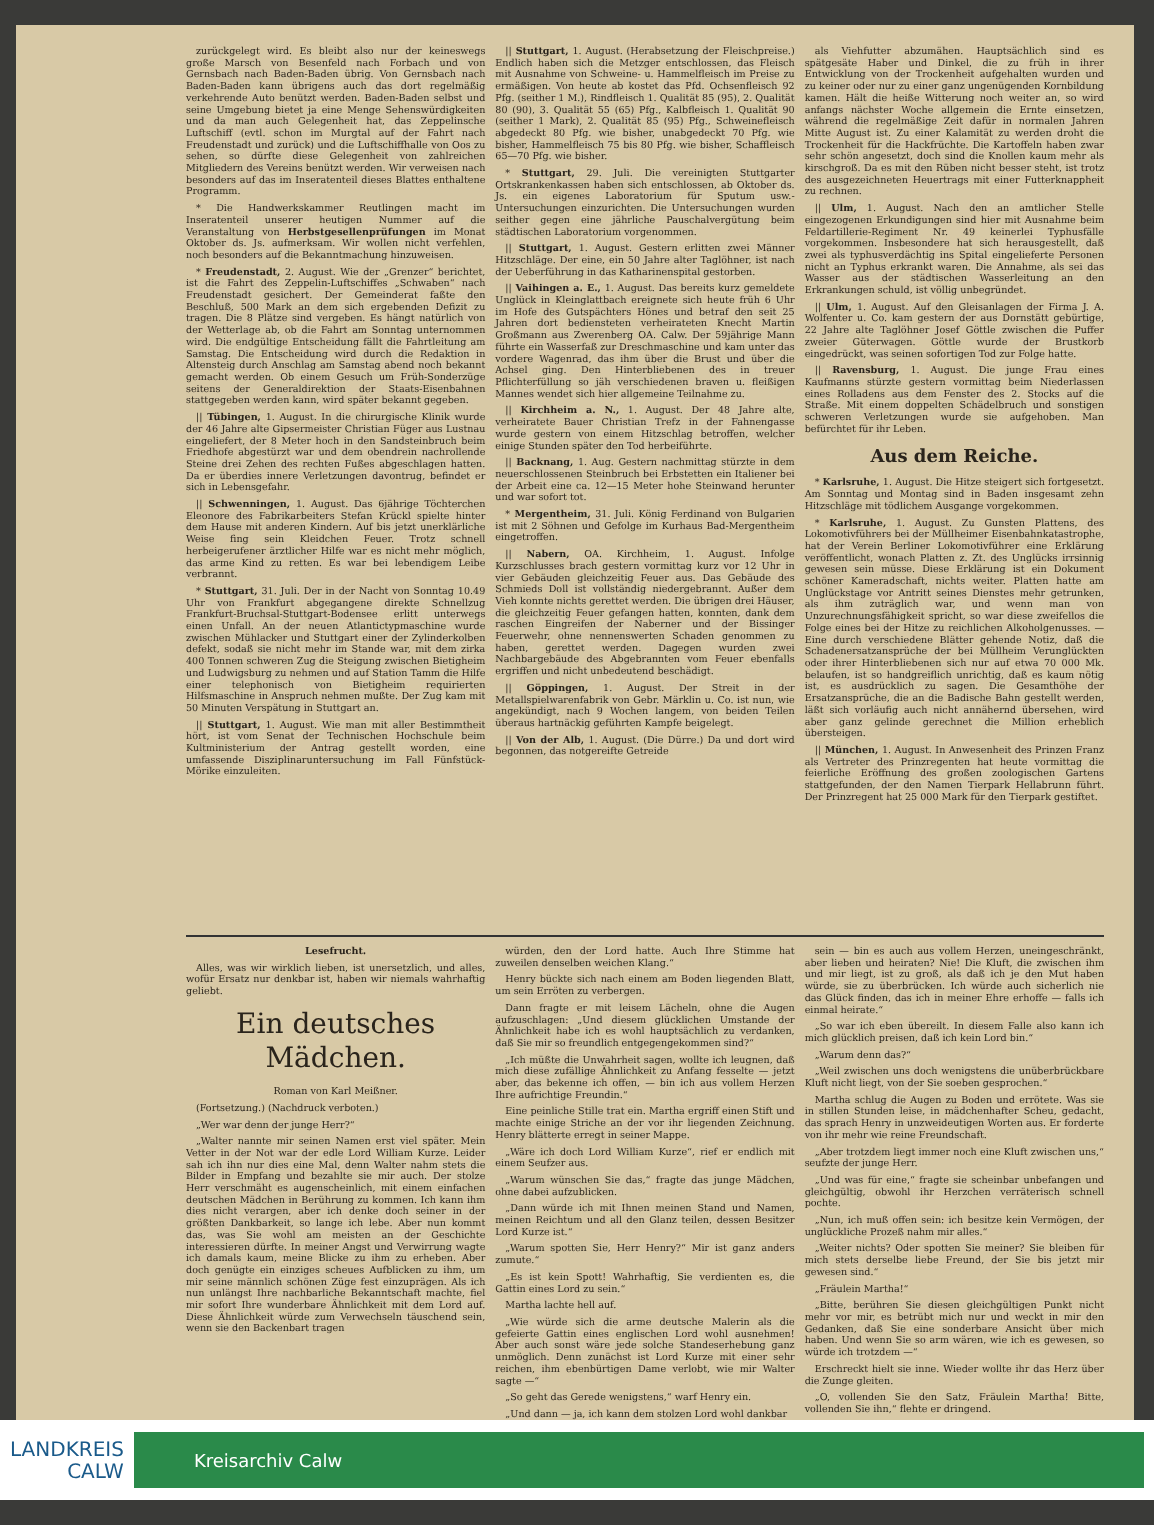zurückgelegt wird. Es bleibt also nur der keineswegs große Marsch von Besenfeld nach Forbach und von Gernsbach nach Baden-Baden übrig. Von Gernsbach nach Baden-Baden kann übrigens auch das dort regelmäßig verkehrende Auto benützt werden. Baden-Baden selbst und seine Umgebung bietet ja eine Menge Sehenswürdigkeiten und da man auch Gelegenheit hat, das Zeppelinsche Luftschiff (evtl. schon im Murgtal auf der Fahrt nach Freudenstadt und zurück) und die Luftschiffhalle von Oos zu sehen, so dürfte diese Gelegenheit von zahlreichen Mitgliedern des Vereins benützt werden. Wir verweisen nach besonders auf das im Inseratenteil dieses Blattes enthaltene Programm.
* Die Handwerkskammer Reutlingen macht im Inseratenteil unserer heutigen Nummer auf die Veranstaltung von Herbstgesellenprüfungen im Monat Oktober ds. Js. aufmerksam. Wir wollen nicht verfehlen, noch besonders auf die Bekanntmachung hinzuweisen.
* Freudenstadt, 2. August. Wie der „Grenzer“ berichtet, ist die Fahrt des Zeppelin-Luftschiffes „Schwaben“ nach Freudenstadt gesichert. Der Gemeinderat faßte den Beschluß, 500 Mark an dem sich ergebenden Defizit zu tragen. Die 8 Plätze sind vergeben. Es hängt natürlich von der Wetterlage ab, ob die Fahrt am Sonntag unternommen wird. Die endgültige Entscheidung fällt die Fahrtleitung am Samstag. Die Entscheidung wird durch die Redaktion in Altensteig durch Anschlag am Samstag abend noch bekannt gemacht werden. Ob einem Gesuch um Früh-Sonderzüge seitens der Generaldirektion der Staats-Eisenbahnen stattgegeben werden kann, wird später bekannt gegeben.
|| Tübingen, 1. August. In die chirurgische Klinik wurde der 46 Jahre alte Gipsermeister Christian Füger aus Lustnau eingeliefert, der 8 Meter hoch in den Sandsteinbruch beim Friedhofe abgestürzt war und dem obendrein nachrollende Steine drei Zehen des rechten Fußes abgeschlagen hatten. Da er überdies innere Verletzungen davontrug, befindet er sich in Lebensgefahr.
|| Schwenningen, 1. August. Das 6jährige Töchterchen Eleonore des Fabrikarbeiters Stefan Krückl spielte hinter dem Hause mit anderen Kindern. Auf bis jetzt unerklärliche Weise fing sein Kleidchen Feuer. Trotz schnell herbeigerufener ärztlicher Hilfe war es nicht mehr möglich, das arme Kind zu retten. Es war bei lebendigem Leibe verbrannt.
* Stuttgart, 31. Juli. Der in der Nacht von Sonntag 10.49 Uhr von Frankfurt abgegangene direkte Schnellzug Frankfurt-Bruchsal-Stuttgart-Bodensee erlitt unterwegs einen Unfall. An der neuen Atlantictypmaschine wurde zwischen Mühlacker und Stuttgart einer der Zylinderkolben defekt, sodaß sie nicht mehr im Stande war, mit dem zirka 400 Tonnen schweren Zug die Steigung zwischen Bietigheim und Ludwigsburg zu nehmen und auf Station Tamm die Hilfe einer telephonisch von Bietigheim requirierten Hilfsmaschine in Anspruch nehmen mußte. Der Zug kam mit 50 Minuten Verspätung in Stuttgart an.
|| Stuttgart, 1. August. Wie man mit aller Bestimmtheit hört, ist vom Senat der Technischen Hochschule beim Kultministerium der Antrag gestellt worden, eine umfassende Disziplinaruntersuchung im Fall Fünfstück-Mörike einzuleiten.
|| Stuttgart, 1. August. (Herabsetzung der Fleischpreise.) Endlich haben sich die Metzger entschlossen, das Fleisch mit Ausnahme von Schweine- u. Hammelfleisch im Preise zu ermäßigen. Von heute ab kostet das Pfd. Ochsenfleisch 92 Pfg. (seither 1 M.), Rindfleisch 1. Qualität 85 (95), 2. Qualität 80 (90), 3. Qualität 55 (65) Pfg., Kalbfleisch 1. Qualität 90 (seither 1 Mark), 2. Qualität 85 (95) Pfg., Schweinefleisch abgedeckt 80 Pfg. wie bisher, unabgedeckt 70 Pfg. wie bisher, Hammelfleisch 75 bis 80 Pfg. wie bisher, Schaffleisch 65—70 Pfg. wie bisher.
* Stuttgart, 29. Juli. Die vereinigten Stuttgarter Ortskrankenkassen haben sich entschlossen, ab Oktober ds. Js. ein eigenes Laboratorium für Sputum usw.-Untersuchungen einzurichten. Die Untersuchungen wurden seither gegen eine jährliche Pauschalvergütung beim städtischen Laboratorium vorgenommen.
|| Stuttgart, 1. August. Gestern erlitten zwei Männer Hitzschläge. Der eine, ein 50 Jahre alter Taglöhner, ist nach der Ueberführung in das Katharinenspital gestorben.
|| Vaihingen a. E., 1. August. Das bereits kurz gemeldete Unglück in Kleinglattbach ereignete sich heute früh 6 Uhr im Hofe des Gutspächters Hönes und betraf den seit 25 Jahren dort bediensteten verheirateten Knecht Martin Großmann aus Zwerenberg OA. Calw. Der 59jährige Mann führte ein Wasserfaß zur Dreschmaschine und kam unter das vordere Wagenrad, das ihm über die Brust und über die Achsel ging. Den Hinterbliebenen des in treuer Pflichterfüllung so jäh verschiedenen braven u. fleißigen Mannes wendet sich hier allgemeine Teilnahme zu.
|| Kirchheim a. N., 1. August. Der 48 Jahre alte, verheiratete Bauer Christian Trefz in der Fahnengasse wurde gestern von einem Hitzschlag betroffen, welcher einige Stunden später den Tod herbeiführte.
|| Backnang, 1. Aug. Gestern nachmittag stürzte in dem neuerschlossenen Steinbruch bei Erbstetten ein Italiener bei der Arbeit eine ca. 12—15 Meter hohe Steinwand herunter und war sofort tot.
* Mergentheim, 31. Juli. König Ferdinand von Bulgarien ist mit 2 Söhnen und Gefolge im Kurhaus Bad-Mergentheim eingetroffen.
|| Nabern, OA. Kirchheim, 1. August. Infolge Kurzschlusses brach gestern vormittag kurz vor 12 Uhr in vier Gebäuden gleichzeitig Feuer aus. Das Gebäude des Schmieds Doll ist vollständig niedergebrannt. Außer dem Vieh konnte nichts gerettet werden. Die übrigen drei Häuser, die gleichzeitig Feuer gefangen hatten, konnten, dank dem raschen Eingreifen der Naberner und der Bissinger Feuerwehr, ohne nennenswerten Schaden genommen zu haben, gerettet werden. Dagegen wurden zwei Nachbargebäude des Abgebrannten vom Feuer ebenfalls ergriffen und nicht unbedeutend beschädigt.
|| Göppingen, 1. August. Der Streit in der Metallspielwarenfabrik von Gebr. Märklin u. Co. ist nun, wie angekündigt, nach 9 Wochen langem, von beiden Teilen überaus hartnäckig geführten Kampfe beigelegt.
|| Von der Alb, 1. August. (Die Dürre.) Da und dort wird begonnen, das notgereifte Getreide
als Viehfutter abzumähen. Hauptsächlich sind es spätgesäte Haber und Dinkel, die zu früh in ihrer Entwicklung von der Trockenheit aufgehalten wurden und zu keiner oder nur zu einer ganz ungenügenden Kornbildung kamen. Hält die heiße Witterung noch weiter an, so wird anfangs nächster Woche allgemein die Ernte einsetzen, während die regelmäßige Zeit dafür in normalen Jahren Mitte August ist. Zu einer Kalamität zu werden droht die Trockenheit für die Hackfrüchte. Die Kartoffeln haben zwar sehr schön angesetzt, doch sind die Knollen kaum mehr als kirschgroß. Da es mit den Rüben nicht besser steht, ist trotz des ausgezeichneten Heuertrags mit einer Futterknappheit zu rechnen.
|| Ulm, 1. August. Nach den an amtlicher Stelle eingezogenen Erkundigungen sind hier mit Ausnahme beim Feldartillerie-Regiment Nr. 49 keinerlei Typhusfälle vorgekommen. Insbesondere hat sich herausgestellt, daß zwei als typhusverdächtig ins Spital eingelieferte Personen nicht an Typhus erkrankt waren. Die Annahme, als sei das Wasser aus der städtischen Wasserleitung an den Erkrankungen schuld, ist völlig unbegründet.
|| Ulm, 1. August. Auf den Gleisanlagen der Firma J. A. Wolfenter u. Co. kam gestern der aus Dornstätt gebürtige, 22 Jahre alte Taglöhner Josef Göttle zwischen die Puffer zweier Güterwagen. Göttle wurde der Brustkorb eingedrückt, was seinen sofortigen Tod zur Folge hatte.
|| Ravensburg, 1. August. Die junge Frau eines Kaufmanns stürzte gestern vormittag beim Niederlassen eines Rolladens aus dem Fenster des 2. Stocks auf die Straße. Mit einem doppelten Schädelbruch und sonstigen schweren Verletzungen wurde sie aufgehoben. Man befürchtet für ihr Leben.
Aus dem Reiche.
* Karlsruhe, 1. August. Die Hitze steigert sich fortgesetzt. Am Sonntag und Montag sind in Baden insgesamt zehn Hitzschläge mit tödlichem Ausgange vorgekommen.
* Karlsruhe, 1. August. Zu Gunsten Plattens, des Lokomotivführers bei der Müllheimer Eisenbahnkatastrophe, hat der Verein Berliner Lokomotivführer eine Erklärung veröffentlicht, wonach Platten z. Zt. des Unglücks irrsinnig gewesen sein müsse. Diese Erklärung ist ein Dokument schöner Kameradschaft, nichts weiter. Platten hatte am Unglückstage vor Antritt seines Dienstes mehr getrunken, als ihm zuträglich war, und wenn man von Unzurechnungsfähigkeit spricht, so war diese zweifellos die Folge eines bei der Hitze zu reichlichen Alkoholgenusses. — Eine durch verschiedene Blätter gehende Notiz, daß die Schadenersatzansprüche der bei Müllheim Verunglückten oder ihrer Hinterbliebenen sich nur auf etwa 70 000 Mk. belaufen, ist so handgreiflich unrichtig, daß es kaum nötig ist, es ausdrücklich zu sagen. Die Gesamthöhe der Ersatzansprüche, die an die Badische Bahn gestellt werden, läßt sich vorläufig auch nicht annähernd übersehen, wird aber ganz gelinde gerechnet die Million erheblich übersteigen.
|| München, 1. August. In Anwesenheit des Prinzen Franz als Vertreter des Prinzregenten hat heute vormittag die feierliche Eröffnung des großen zoologischen Gartens stattgefunden, der den Namen Tierpark Hellabrunn führt. Der Prinzregent hat 25 000 Mark für den Tierpark gestiftet.
Lesefrucht.
Alles, was wir wirklich lieben, ist unersetzlich, und alles, wofür Ersatz nur denkbar ist, haben wir niemals wahrhaftig geliebt.
Ein deutsches Mädchen.
Roman von Karl Meißner.
(Fortsetzung.) (Nachdruck verboten.)
„Wer war denn der junge Herr?“
„Walter nannte mir seinen Namen erst viel später. Mein Vetter in der Not war der edle Lord William Kurze. Leider sah ich ihn nur dies eine Mal, denn Walter nahm stets die Bilder in Empfang und bezahlte sie mir auch. Der stolze Herr verschmäht es augenscheinlich, mit einem einfachen deutschen Mädchen in Berührung zu kommen. Ich kann ihm dies nicht verargen, aber ich denke doch seiner in der größten Dankbarkeit, so lange ich lebe. Aber nun kommt das, was Sie wohl am meisten an der Geschichte interessieren dürfte. In meiner Angst und Verwirrung wagte ich damals kaum, meine Blicke zu ihm zu erheben. Aber doch genügte ein einziges scheues Aufblicken zu ihm, um mir seine männlich schönen Züge fest einzuprägen. Als ich nun unlängst Ihre nachbarliche Bekanntschaft machte, fiel mir sofort Ihre wunderbare Ähnlichkeit mit dem Lord auf. Diese Ähnlichkeit würde zum Verwechseln täuschend sein, wenn sie den Backenbart tragen
würden, den der Lord hatte. Auch Ihre Stimme hat zuweilen denselben weichen Klang.“
Henry bückte sich nach einem am Boden liegenden Blatt, um sein Erröten zu verbergen.
Dann fragte er mit leisem Lächeln, ohne die Augen aufzuschlagen: „Und diesem glücklichen Umstande der Ähnlichkeit habe ich es wohl hauptsächlich zu verdanken, daß Sie mir so freundlich entgegengekommen sind?“
„Ich müßte die Unwahrheit sagen, wollte ich leugnen, daß mich diese zufällige Ähnlichkeit zu Anfang fesselte — jetzt aber, das bekenne ich offen, — bin ich aus vollem Herzen Ihre aufrichtige Freundin.“
Eine peinliche Stille trat ein. Martha ergriff einen Stift und machte einige Striche an der vor ihr liegenden Zeichnung. Henry blätterte erregt in seiner Mappe.
„Wäre ich doch Lord William Kurze“, rief er endlich mit einem Seufzer aus.
„Warum wünschen Sie das,“ fragte das junge Mädchen, ohne dabei aufzublicken.
„Dann würde ich mit Ihnen meinen Stand und Namen, meinen Reichtum und all den Glanz teilen, dessen Besitzer Lord Kurze ist.“
„Warum spotten Sie, Herr Henry?“ Mir ist ganz anders zumute.“
„Es ist kein Spott! Wahrhaftig, Sie verdienten es, die Gattin eines Lord zu sein.“
Martha lachte hell auf.
„Wie würde sich die arme deutsche Malerin als die gefeierte Gattin eines englischen Lord wohl ausnehmen! Aber auch sonst wäre jede solche Standeserhebung ganz unmöglich. Denn zunächst ist Lord Kurze mit einer sehr reichen, ihm ebenbürtigen Dame verlobt, wie mir Walter sagte —“
„So geht das Gerede wenigstens,“ warf Henry ein.
„Und dann — ja, ich kann dem stolzen Lord wohl dankbar
sein — bin es auch aus vollem Herzen, uneingeschränkt, aber lieben und heiraten? Nie! Die Kluft, die zwischen ihm und mir liegt, ist zu groß, als daß ich je den Mut haben würde, sie zu überbrücken. Ich würde auch sicherlich nie das Glück finden, das ich in meiner Ehre erhoffe — falls ich einmal heirate.“
„So war ich eben übereilt. In diesem Falle also kann ich mich glücklich preisen, daß ich kein Lord bin.“
„Warum denn das?“
„Weil zwischen uns doch wenigstens die unüberbrückbare Kluft nicht liegt, von der Sie soeben gesprochen.“
Martha schlug die Augen zu Boden und errötete. Was sie in stillen Stunden leise, in mädchenhafter Scheu, gedacht, das sprach Henry in unzweideutigen Worten aus. Er forderte von ihr mehr wie reine Freundschaft.
„Aber trotzdem liegt immer noch eine Kluft zwischen uns,“ seufzte der junge Herr.
„Und was für eine,“ fragte sie scheinbar unbefangen und gleichgültig, obwohl ihr Herzchen verräterisch schnell pochte.
„Nun, ich muß offen sein: ich besitze kein Vermögen, der unglückliche Prozeß nahm mir alles.“
„Weiter nichts? Oder spotten Sie meiner? Sie bleiben für mich stets derselbe liebe Freund, der Sie bis jetzt mir gewesen sind.“
„Fräulein Martha!“
„Bitte, berühren Sie diesen gleichgültigen Punkt nicht mehr vor mir, es betrübt mich nur und weckt in mir den Gedanken, daß Sie eine sonderbare Ansicht über mich haben. Und wenn Sie so arm wären, wie ich es gewesen, so würde ich trotzdem —“
Erschreckt hielt sie inne. Wieder wollte ihr das Herz über die Zunge gleiten.
„O, vollenden Sie den Satz, Fräulein Martha! Bitte, vollenden Sie ihn,“ flehte er dringend.
LANDKREIS
CALW
Kreisarchiv Calw